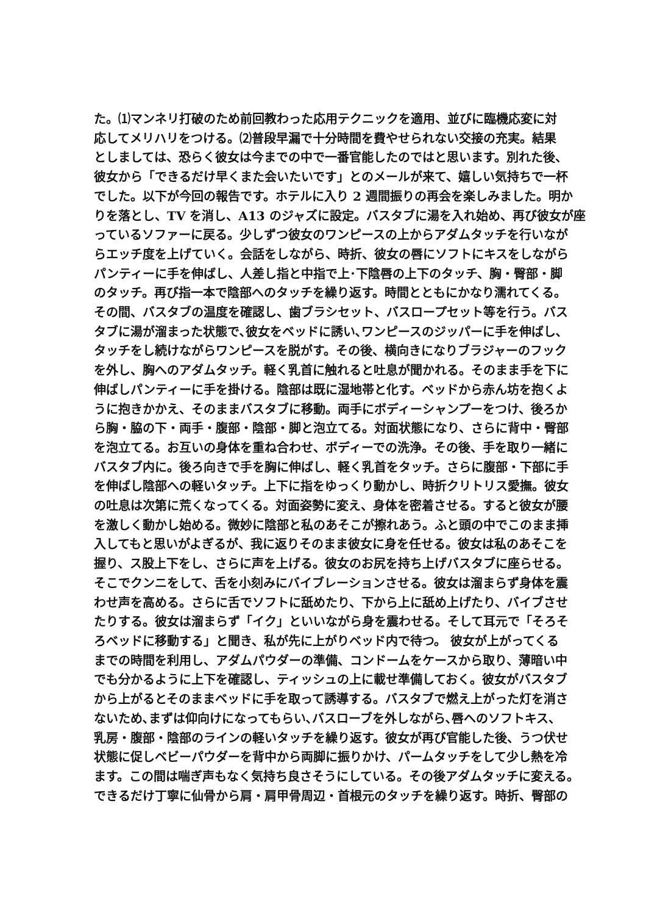た。⑴マンネリ打破のため前回教わった応用テクニックを適用、並びに臨機応変に対
応してメリハリをつける。⑵普段早漏で十分時間を費やせられない交接の充実。結果
としましては、恐らく彼女は今までの中で一番官能したのではと思います。別れた後、
彼女から「できるだけ早くまた会いたいです」とのメールが来て、嬉しい気持ちで一杯
でした。以下が今回の報告です。ホテルに入り 2 週間振りの再会を楽しみました。明か
りを落とし、TV を消し、A13 のジャズに設定。バスタブに湯を入れ始め、再び彼女が座
っているソファーに戻る。少しずつ彼女のワンピースの上からアダムタッチを行いなが
らエッチ度を上げていく。会話をしながら、時折、彼女の唇にソフトにキスをしながら
パンティーに手を伸ばし、人差し指と中指で上･下陰唇の上下のタッチ、胸・臀部・脚
のタッチ。再び指一本で陰部へのタッチを繰り返す。時間とともにかなり濡れてくる。
その間、バスタブの温度を確認し、歯ブラシセット、バスロープセット等を行う。バス
タブに湯が溜まった状態で､彼女をベッドに誘い､ワンピースのジッパーに手を伸ばし､
タッチをし続けながらワンピースを脱がす。その後、横向きになりブラジャーのフック
を外し、胸へのアダムタッチ。軽く乳首に触れると吐息が聞かれる。そのまま手を下に
伸ばしパンティーに手を掛ける。陰部は既に湿地帯と化す。ベッドから赤ん坊を抱くよ
うに抱きかかえ、そのままバスタブに移動。両手にボディーシャンプーをつけ、後ろか
ら胸・脇の下・両手・腹部・陰部・脚と泡立てる。対面状態になり、さらに背中・臀部
を泡立てる。お互いの身体を重ね合わせ、ボディーでの洗浄。その後、手を取り一緒に
バスタブ内に。後ろ向きで手を胸に伸ばし、軽く乳首をタッチ。さらに腹部・下部に手
を伸ばし陰部への軽いタッチ。上下に指をゆっくり動かし、時折クリトリス愛撫。彼女
の吐息は次第に荒くなってくる。対面姿勢に変え、身体を密着させる。すると彼女が腰
を激しく動かし始める。微妙に陰部と私のあそこが擦れあう。ふと頭の中でこのまま挿
入してもと思いがよぎるが、我に返りそのまま彼女に身を任せる。彼女は私のあそこを
握り、ス股上下をし、さらに声を上げる。彼女のお尻を持ち上げバスタブに座らせる。
そこでクンニをして、舌を小刻みにバイブレーションさせる。彼女は溜まらず身体を震
わせ声を高める。さらに舌でソフトに舐めたり、下から上に舐め上げたり、バイブさせ
たりする。彼女は溜まらず「イク」といいながら身を震わせる。そして耳元で「そろそ
ろベッドに移動する」と聞き、私が先に上がりベッド内で待つ。 彼女が上がってくる
までの時間を利用し、アダムパウダーの準備、コンドームをケースから取り、薄暗い中
でも分かるように上下を確認し、ティッシュの上に載せ準備しておく。彼女がバスタブ
から上がるとそのままベッドに手を取って誘導する。バスタブで燃え上がった灯を消さ
ないため､まずは仰向けになってもらい､バスローブを外しながら､唇へのソフトキス、
乳房・腹部・陰部のラインの軽いタッチを繰り返す。彼女が再び官能した後、うつ伏せ
状態に促しベビーパウダーを背中から両脚に振りかけ、パームタッチをして少し熱を冷
ます。この間は喘ぎ声もなく気持ち良さそうにしている。その後アダムタッチに変える。
できるだけ丁寧に仙骨から肩・肩甲骨周辺・首根元のタッチを繰り返す。時折、臀部の